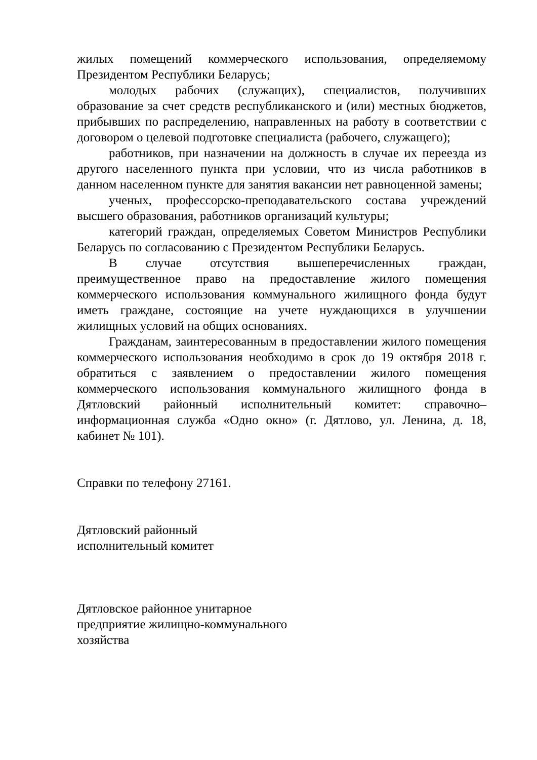жилых помещений коммерческого использования, определяемому Президентом Республики Беларусь;
молодых рабочих (служащих), специалистов, получивших образование за счет средств республиканского и (или) местных бюджетов, прибывших по распределению, направленных на работу в соответствии с договором о целевой подготовке специалиста (рабочего, служащего);
работников, при назначении на должность в случае их переезда из другого населенного пункта при условии, что из числа работников в данном населенном пункте для занятия вакансии нет равноценной замены;
ученых, профессорско-преподавательского состава учреждений высшего образования, работников организаций культуры;
категорий граждан, определяемых Советом Министров Республики Беларусь по согласованию с Президентом Республики Беларусь.
В случае отсутствия вышеперечисленных граждан, преимущественное право на предоставление жилого помещения коммерческого использования коммунального жилищного фонда будут иметь граждане, состоящие на учете нуждающихся в улучшении жилищных условий на общих основаниях.
Гражданам, заинтересованным в предоставлении жилого помещения коммерческого использования необходимо в срок до 19 октября 2018 г. обратиться с заявлением о предоставлении жилого помещения коммерческого использования коммунального жилищного фонда в Дятловский районный исполнительный комитет: справочно–информационная служба «Одно окно» (г. Дятлово, ул. Ленина, д. 18, кабинет № 101).
Справки по телефону 27161.
Дятловский районный
исполнительный комитет
Дятловское районное унитарное
предприятие жилищно-коммунального
хозяйства